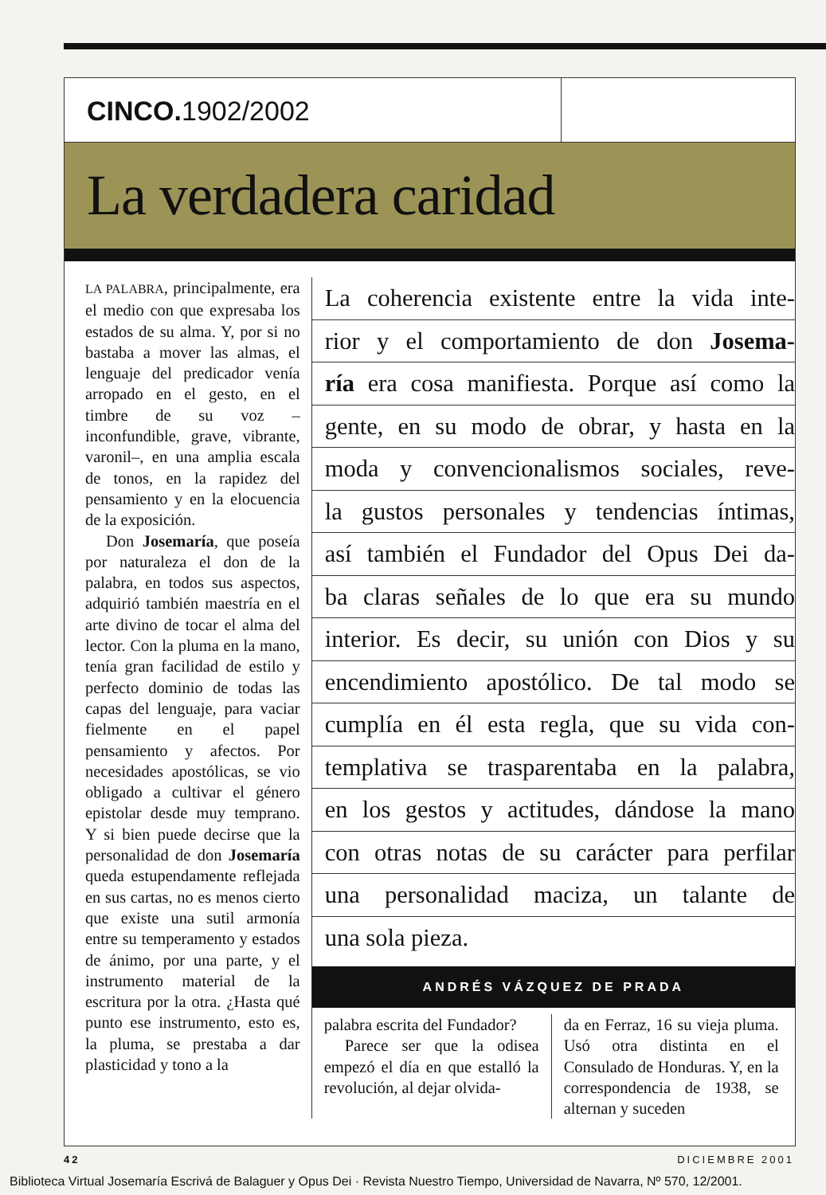CINCO. 1902/2002
La verdadera caridad
LA PALABRA, principalmente, era el medio con que expresaba los estados de su alma. Y, por si no bastaba a mover las almas, el lenguaje del predicador venía arropado en el gesto, en el timbre de su voz –inconfundible, grave, vibrante, varonil–, en una amplia escala de tonos, en la rapidez del pensamiento y en la elocuencia de la exposición.
Don Josemaría, que poseía por naturaleza el don de la palabra, en todos sus aspectos, adquirió también maestría en el arte divino de tocar el alma del lector. Con la pluma en la mano, tenía gran facilidad de estilo y perfecto dominio de todas las capas del lenguaje, para vaciar fielmente en el papel pensamiento y afectos. Por necesidades apostólicas, se vio obligado a cultivar el género epistolar desde muy temprano. Y si bien puede decirse que la personalidad de don Josemaría queda estupendamente reflejada en sus cartas, no es menos cierto que existe una sutil armonía entre su temperamento y estados de ánimo, por una parte, y el instrumento material de la escritura por la otra. ¿Hasta qué punto ese instrumento, esto es, la pluma, se prestaba a dar plasticidad y tono a la
La coherencia existente entre la vida inte-
rior y el comportamiento de don Josema-
ría era cosa manifiesta. Porque así como la
gente, en su modo de obrar, y hasta en la
moda y convencionalismos sociales, reve-
la gustos personales y tendencias íntimas,
así también el Fundador del Opus Dei da-
ba claras señales de lo que era su mundo
interior. Es decir, su unión con Dios y su
encendimiento apostólico. De tal modo se
cumplía en él esta regla, que su vida con-
templativa se trasparentaba en la palabra,
en los gestos y actitudes, dándose la mano
con otras notas de su carácter para perfilar
una personalidad maciza, un talante de
una sola pieza.
ANDRÉS VÁZQUEZ DE PRADA
palabra escrita del Fundador?
Parece ser que la odisea empezó el día en que estalló la revolución, al dejar olvida-
da en Ferraz, 16 su vieja pluma. Usó otra distinta en el Consulado de Honduras. Y, en la correspondencia de 1938, se alternan y suceden
42 DICIEMBRE 2001
Biblioteca Virtual Josemaría Escrivá de Balaguer y Opus Dei · Revista Nuestro Tiempo, Universidad de Navarra, Nº 570, 12/2001.